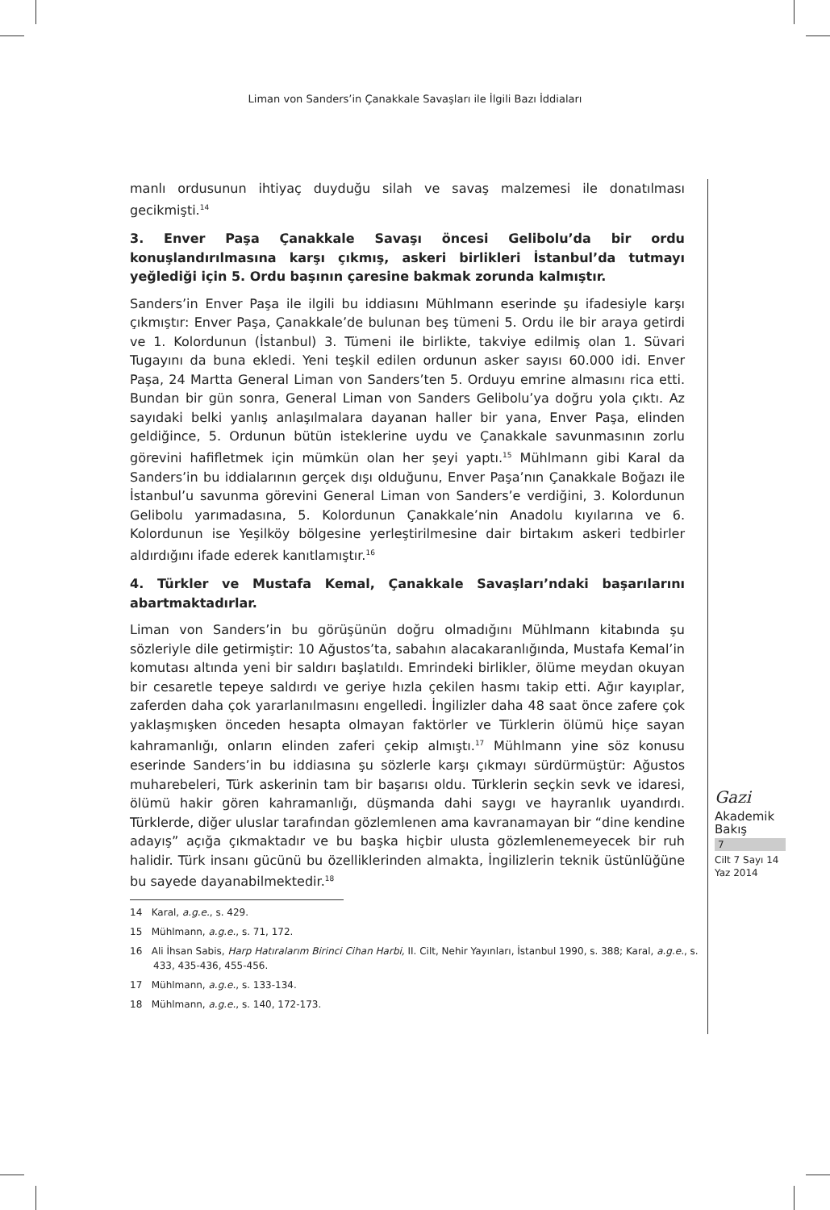Liman von Sanders’in Çanakkale Savaşları ile İlgili Bazı İddiaları
manlı ordusunun ihtiyaç duyduğu silah ve savaş malzemesi ile donatılması gecikmişti.<sup>14</sup>
3. Enver Paşa Çanakkale Savaşı öncesi Gelibolu’da bir ordu konuşlandırılmasına karşı çıkmış, askeri birlikleri İstanbul’da tutmayı yeğlediği için 5. Ordu başının çaresine bakmak zorunda kalmıştır.
Sanders’in Enver Paşa ile ilgili bu iddiasını Mühlmann eserinde şu ifadesiyle karşı çıkmıştır: Enver Paşa, Çanakkale’de bulunan beş tümeni 5. Ordu ile bir araya getirdi ve 1. Kolordunun (İstanbul) 3. Tümeni ile birlikte, takviye edilmiş olan 1. Süvari Tugayını da buna ekledi. Yeni teşkil edilen ordunun asker sayısı 60.000 idi. Enver Paşa, 24 Martta General Liman von Sanders’ten 5. Orduyu emrine almasını rica etti. Bundan bir gün sonra, General Liman von Sanders Gelibolu’ya doğru yola çıktı. Az sayıdaki belki yanlış anlaşılmalara dayanan haller bir yana, Enver Paşa, elinden geldiğince, 5. Ordunun bütün isteklerine uydu ve Çanakkale savunmasının zorlu görevini hafifletmek için mümkün olan her şeyi yaptı.<sup>15</sup> Mühlmann gibi Karal da Sanders’in bu iddialarının gerçek dışı olduğunu, Enver Paşa’nın Çanakkale Boğazı ile İstanbul’u savunma görevini General Liman von Sanders’e verdiğini, 3. Kolordunun Gelibolu yarımadasına, 5. Kolordunun Çanakkale’nin Anadolu kıyılarına ve 6. Kolordunun ise Yeşilköy bölgesine yerleştirilmesine dair birtakım askeri tedbirler aldırdığını ifade ederek kanıtlamıştır.<sup>16</sup>
4. Türkler ve Mustafa Kemal, Çanakkale Savaşları’ndaki başarılarını abartmaktadırlar.
Liman von Sanders’in bu görüşünün doğru olmadığını Mühlmann kitabında şu sözleriyle dile getirmiştir: 10 Ağustos’ta, sabahın alacakaranlığında, Mustafa Kemal’in komutası altında yeni bir saldırı başlatıldı. Emrindeki birlikler, ölüme meydan okuyan bir cesaretle tepeye saldırdı ve geriye hızla çekilen hasmı takip etti. Ağır kayıplar, zaferden daha çok yararlanılmasını engelledi. İngilizler daha 48 saat önce zafere çok yaklaşmışken önceden hesapta olmayan faktörler ve Türklerin ölümü hiçe sayan kahramanlığı, onların elinden zaferi çekip almıştı.<sup>17</sup> Mühlmann yine söz konusu eserinde Sanders’in bu iddiasına şu sözlerle karşı çıkmayı sürdürmüştür: Ağustos muharebeleri, Türk askerinin tam bir başarısı oldu. Türklerin seçkin sevk ve idaresi, ölümü hakir gören kahramanlığı, düşmanda dahi saygı ve hayranlık uyandırdı. Türklerde, diğer uluslar tarafından gözlemlenen ama kavranamayan bir “dine kendine adayış” açığa çıkmaktadır ve bu başka hiçbir ulusta gözlemlenemeyecek bir ruh halidir. Türk insanı gücünü bu özelliklerinden almakta, İngilizlerin teknik üstünlüğüne bu sayede dayanabilmektedir.<sup>18</sup>
14 Karal, a.g.e., s. 429.
15 Mühlmann, a.g.e., s. 71, 172.
16 Ali İhsan Sabis, Harp Hatıralarım Birinci Cihan Harbi, II. Cilt, Nehir Yayınları, İstanbul 1990, s. 388; Karal, a.g.e., s. 433, 435-436, 455-456.
17 Mühlmann, a.g.e., s. 133-134.
18 Mühlmann, a.g.e., s. 140, 172-173.
Gazi
Akademik
Bakış
7
Cilt 7 Sayı 14
Yaz 2014